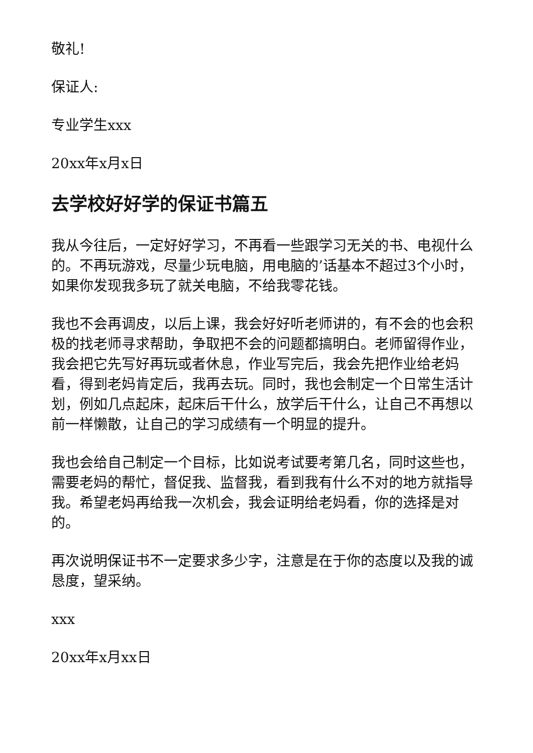敬礼!
保证人:
专业学生xxx
20xx年x月x日
去学校好好学的保证书篇五
我从今往后，一定好好学习，不再看一些跟学习无关的书、电视什么的。不再玩游戏，尽量少玩电脑，用电脑的’话基本不超过3个小时，如果你发现我多玩了就关电脑，不给我零花钱。
我也不会再调皮，以后上课，我会好好听老师讲的，有不会的也会积极的找老师寻求帮助，争取把不会的问题都搞明白。老师留得作业，我会把它先写好再玩或者休息，作业写完后，我会先把作业给老妈看，得到老妈肯定后，我再去玩。同时，我也会制定一个日常生活计划，例如几点起床，起床后干什么，放学后干什么，让自己不再想以前一样懒散，让自己的学习成绩有一个明显的提升。
我也会给自己制定一个目标，比如说考试要考第几名，同时这些也，需要老妈的帮忙，督促我、监督我，看到我有什么不对的地方就指导我。希望老妈再给我一次机会，我会证明给老妈看，你的选择是对的。
再次说明保证书不一定要求多少字，注意是在于你的态度以及我的诚恳度，望采纳。
xxx
20xx年x月xx日